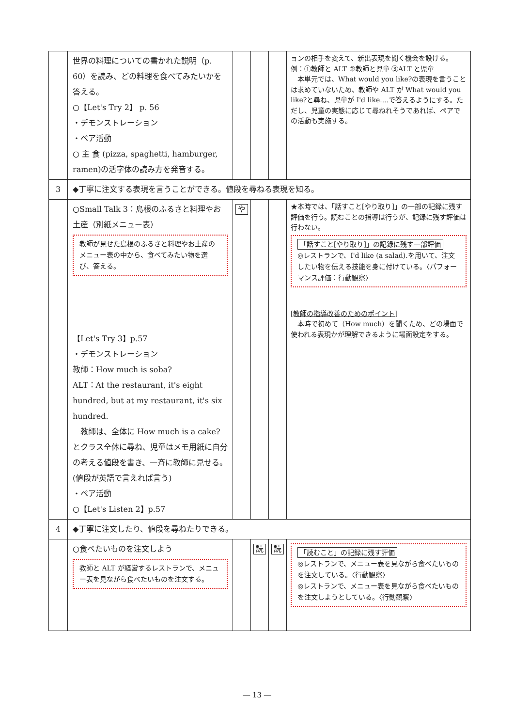| | 世界の料理についての書かれた説明（p. 60）を読み、どの料理を食べてみたいかを答える。 ○【Let's Try 2】 p. 56 ・デモンストレーション ・ペア活動 ○ 主 食 (pizza, spaghetti, hamburger, ramen)の活字体の読み方を発音する。 | | | | ョンの相手を変えて、新出表現を聞く機会を設ける。 例：①教師と ALT ②教師と児童 ③ALT と児童 本単元では、What would you like?の表現を言うことは求めていないため、教師や ALT が What would you like?と尋ね、児童が I'd like....で答えるようにする。ただし、児童の実態に応じて尋ねれそうであれば、ペアでの活動も実施する。 |
| 3 | ◆丁寧に注文する表現を言うことができる。値段を尋ねる表現を知る。 | | | | |
| | ○Small Talk 3：島根のふるさと料理やお土産（別紙メニュー表） 教師が見せた島根のふるさと料理やお土産のメニュー表の中から、食べてみたい物を選び、答える。 【Let's Try 3】p.57 ・デモンストレーション 教師：How much is soba? ALT：At the restaurant, it's eight hundred, but at my restaurant, it's six hundred. 教師は、全体に How much is a cake?とクラス全体に尋ね、児童はメモ用紙に自分の考える値段を書き、一斉に教師に見せる。(値段が英語で言えれば言う) ・ペア活動 ○【Let's Listen 2】p.57 | や | | | ★本時では、「話すこと[やり取り]」の一部の記録に残す評価を行う。読むことの指導は行うが、記録に残す評価は行わない。 「話すこと[やり取り]」の記録に残す一部評価 ◎レストランで、I'd like (a salad).を用いて、注文したい物を伝える技能を身に付けている。〈パフォーマンス評価：行動観察〉 [教師の指導改善のためのポイント] 本時で初めて（How much）を聞くため、どの場面で使われる表現かが理解できるように場面設定をする。 |
| 4 | ◆丁寧に注文したり、値段を尋ねたりできる。 | | | | |
| | ○食べたいものを注文しよう 教師と ALT が経営するレストランで、メニュー表を見ながら食べたいものを注文する。 | | 読 | 読 | 「読むこと」の記録に残す評価 ◎レストランで、メニュー表を見ながら食べたいものを注文している。〈行動観察〉 ◎レストランで、メニュー表を見ながら食べたいものを注文しようとしている。〈行動観察〉 |
― 13 ―